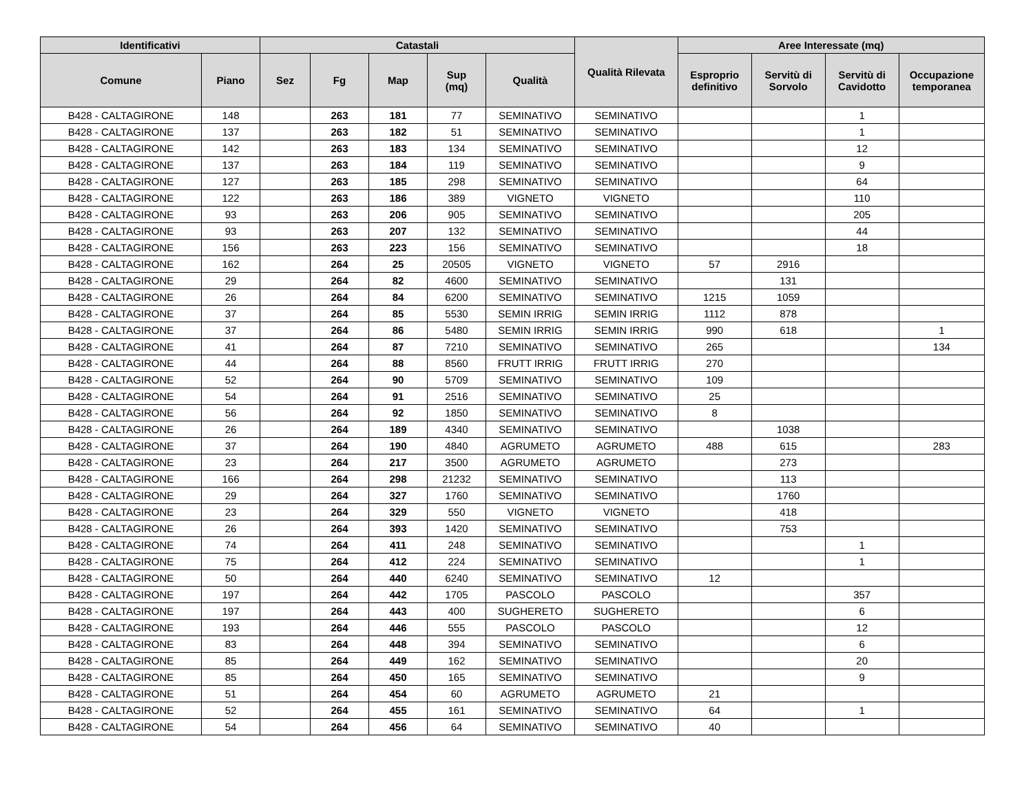| Identificativi | | Catastali | | | | | Qualità Rilevata | Aree Interessate (mq) | | | |
| --- | --- | --- | --- | --- | --- | --- | --- | --- | --- | --- | --- |
| Comune | Piano | Sez | Fg | Map | Sup (mq) | Qualità | | Esproprio definitivo | Servitù di Sorvolo | Servitù di Cavidotto | Occupazione temporanea |
| B428 - CALTAGIRONE | 148 | | 263 | 181 | 77 | SEMINATIVO | SEMINATIVO | | | 1 | |
| B428 - CALTAGIRONE | 137 | | 263 | 182 | 51 | SEMINATIVO | SEMINATIVO | | | 1 | |
| B428 - CALTAGIRONE | 142 | | 263 | 183 | 134 | SEMINATIVO | SEMINATIVO | | | 12 | |
| B428 - CALTAGIRONE | 137 | | 263 | 184 | 119 | SEMINATIVO | SEMINATIVO | | | 9 | |
| B428 - CALTAGIRONE | 127 | | 263 | 185 | 298 | SEMINATIVO | SEMINATIVO | | | 64 | |
| B428 - CALTAGIRONE | 122 | | 263 | 186 | 389 | VIGNETO | VIGNETO | | | 110 | |
| B428 - CALTAGIRONE | 93 | | 263 | 206 | 905 | SEMINATIVO | SEMINATIVO | | | 205 | |
| B428 - CALTAGIRONE | 93 | | 263 | 207 | 132 | SEMINATIVO | SEMINATIVO | | | 44 | |
| B428 - CALTAGIRONE | 156 | | 263 | 223 | 156 | SEMINATIVO | SEMINATIVO | | | 18 | |
| B428 - CALTAGIRONE | 162 | | 264 | 25 | 20505 | VIGNETO | VIGNETO | 57 | 2916 | | |
| B428 - CALTAGIRONE | 29 | | 264 | 82 | 4600 | SEMINATIVO | SEMINATIVO | | 131 | | |
| B428 - CALTAGIRONE | 26 | | 264 | 84 | 6200 | SEMINATIVO | SEMINATIVO | 1215 | 1059 | | |
| B428 - CALTAGIRONE | 37 | | 264 | 85 | 5530 | SEMIN IRRIG | SEMIN IRRIG | 1112 | 878 | | |
| B428 - CALTAGIRONE | 37 | | 264 | 86 | 5480 | SEMIN IRRIG | SEMIN IRRIG | 990 | 618 | | 1 |
| B428 - CALTAGIRONE | 41 | | 264 | 87 | 7210 | SEMINATIVO | SEMINATIVO | 265 | | | 134 |
| B428 - CALTAGIRONE | 44 | | 264 | 88 | 8560 | FRUTT IRRIG | FRUTT IRRIG | 270 | | | |
| B428 - CALTAGIRONE | 52 | | 264 | 90 | 5709 | SEMINATIVO | SEMINATIVO | 109 | | | |
| B428 - CALTAGIRONE | 54 | | 264 | 91 | 2516 | SEMINATIVO | SEMINATIVO | 25 | | | |
| B428 - CALTAGIRONE | 56 | | 264 | 92 | 1850 | SEMINATIVO | SEMINATIVO | 8 | | | |
| B428 - CALTAGIRONE | 26 | | 264 | 189 | 4340 | SEMINATIVO | SEMINATIVO | | 1038 | | |
| B428 - CALTAGIRONE | 37 | | 264 | 190 | 4840 | AGRUMETO | AGRUMETO | 488 | 615 | | 283 |
| B428 - CALTAGIRONE | 23 | | 264 | 217 | 3500 | AGRUMETO | AGRUMETO | | 273 | | |
| B428 - CALTAGIRONE | 166 | | 264 | 298 | 21232 | SEMINATIVO | SEMINATIVO | | 113 | | |
| B428 - CALTAGIRONE | 29 | | 264 | 327 | 1760 | SEMINATIVO | SEMINATIVO | | 1760 | | |
| B428 - CALTAGIRONE | 23 | | 264 | 329 | 550 | VIGNETO | VIGNETO | | 418 | | |
| B428 - CALTAGIRONE | 26 | | 264 | 393 | 1420 | SEMINATIVO | SEMINATIVO | | 753 | | |
| B428 - CALTAGIRONE | 74 | | 264 | 411 | 248 | SEMINATIVO | SEMINATIVO | | | 1 | |
| B428 - CALTAGIRONE | 75 | | 264 | 412 | 224 | SEMINATIVO | SEMINATIVO | | | 1 | |
| B428 - CALTAGIRONE | 50 | | 264 | 440 | 6240 | SEMINATIVO | SEMINATIVO | 12 | | | |
| B428 - CALTAGIRONE | 197 | | 264 | 442 | 1705 | PASCOLO | PASCOLO | | | 357 | |
| B428 - CALTAGIRONE | 197 | | 264 | 443 | 400 | SUGHERETO | SUGHERETO | | | 6 | |
| B428 - CALTAGIRONE | 193 | | 264 | 446 | 555 | PASCOLO | PASCOLO | | | 12 | |
| B428 - CALTAGIRONE | 83 | | 264 | 448 | 394 | SEMINATIVO | SEMINATIVO | | | 6 | |
| B428 - CALTAGIRONE | 85 | | 264 | 449 | 162 | SEMINATIVO | SEMINATIVO | | | 20 | |
| B428 - CALTAGIRONE | 85 | | 264 | 450 | 165 | SEMINATIVO | SEMINATIVO | | | 9 | |
| B428 - CALTAGIRONE | 51 | | 264 | 454 | 60 | AGRUMETO | AGRUMETO | 21 | | | |
| B428 - CALTAGIRONE | 52 | | 264 | 455 | 161 | SEMINATIVO | SEMINATIVO | 64 | | 1 | |
| B428 - CALTAGIRONE | 54 | | 264 | 456 | 64 | SEMINATIVO | SEMINATIVO | 40 | | | |